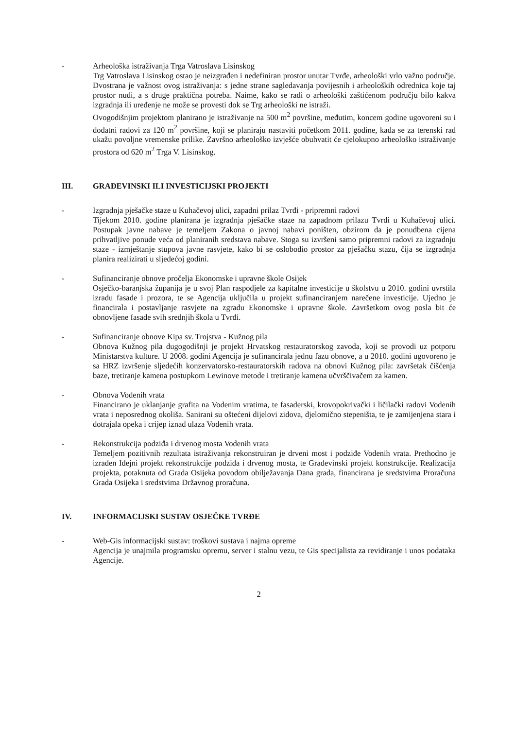- Arheološka istraživanja Trga Vatroslava Lisinskog
Trg Vatroslava Lisinskog ostao je neizgrađen i nedefiniran prostor unutar Tvrđe, arheološki vrlo važno područje. Dvostrana je važnost ovog istraživanja: s jedne strane sagledavanja povijesnih i arheoloških odrednica koje taj prostor nudi, a s druge praktična potreba. Naime, kako se radi o arheološki zaštićenom području bilo kakva izgradnja ili uređenje ne može se provesti dok se Trg arheološki ne istraži.
Ovogodišnjim projektom planirano je istraživanje na 500 m<sup>2</sup> površine, međutim, koncem godine ugovoreni su i dodatni radovi za 120 m<sup>2</sup> površine, koji se planiraju nastaviti početkom 2011. godine, kada se za terenski rad ukažu povoljne vremenske prilike. Završno arheološko izvješće obuhvatit će cjelokupno arheološko istraživanje prostora od 620 m<sup>2</sup> Trga V. Lisinskog.
III. GRAĐEVINSKI ILI INVESTICIJSKI PROJEKTI
- Izgradnja pješačke staze u Kuhačevoj ulici, zapadni prilaz Tvrđi - pripremni radovi
Tijekom 2010. godine planirana je izgradnja pješačke staze na zapadnom prilazu Tvrđi u Kuhačevoj ulici. Postupak javne nabave je temeljem Zakona o javnoj nabavi poništen, obzirom da je ponudbena cijena prihvatljive ponude veća od planiranih sredstava nabave. Stoga su izvršeni samo pripremni radovi za izgradnju staze - izmještanje stupova javne rasvjete, kako bi se oslobodio prostor za pješačku stazu, čija se izgradnja planira realizirati u sljedećoj godini.
- Sufinanciranje obnove pročelja Ekonomske i upravne škole Osijek
Osječko-baranjska županija je u svoj Plan raspodjele za kapitalne investicije u školstvu u 2010. godini uvrstila izradu fasade i prozora, te se Agencija uključila u projekt sufinanciranjem narečene investicije. Ujedno je financirala i postavljanje rasvjete na zgradu Ekonomske i upravne škole. Završetkom ovog posla bit će obnovljene fasade svih srednjih škola u Tvrđi.
- Sufinanciranje obnove Kipa sv. Trojstva - Kužnog pila
Obnova Kužnog pila dugogodišnji je projekt Hrvatskog restauratorskog zavoda, koji se provodi uz potporu Ministarstva kulture. U 2008. godini Agencija je sufinancirala jednu fazu obnove, a u 2010. godini ugovoreno je sa HRZ izvršenje sljedećih konzervatorsko-restauratorskih radova na obnovi Kužnog pila: završetak čišćenja baze, tretiranje kamena postupkom Lewinove metode i tretiranje kamena učvrščivačem za kamen.
- Obnova Vodenih vrata
Financirano je uklanjanje grafita na Vodenim vratima, te fasaderski, krovopokrivački i ličilački radovi Vodenih vrata i neposrednog okoliša. Sanirani su oštećeni dijelovi zidova, djelomično stepeništa, te je zamijenjena stara i dotrajala opeka i crijep iznad ulaza Vodenih vrata.
- Rekonstrukcija podziđa i drvenog mosta Vodenih vrata
Temeljem pozitivnih rezultata istraživanja rekonstruiran je drveni most i podziđe Vodenih vrata. Prethodno je izrađen Idejni projekt rekonstrukcije podziđa i drvenog mosta, te Građevinski projekt konstrukcije. Realizacija projekta, potaknuta od Grada Osijeka povodom obilježavanja Dana grada, financirana je sredstvima Proračuna Grada Osijeka i sredstvima Državnog proračuna.
IV. INFORMACIJSKI SUSTAV OSJEČKE TVRĐE
- Web-Gis informacijski sustav: troškovi sustava i najma opreme
Agencija je unajmila programsku opremu, server i stalnu vezu, te Gis specijalista za revidiranje i unos podataka Agencije.
2